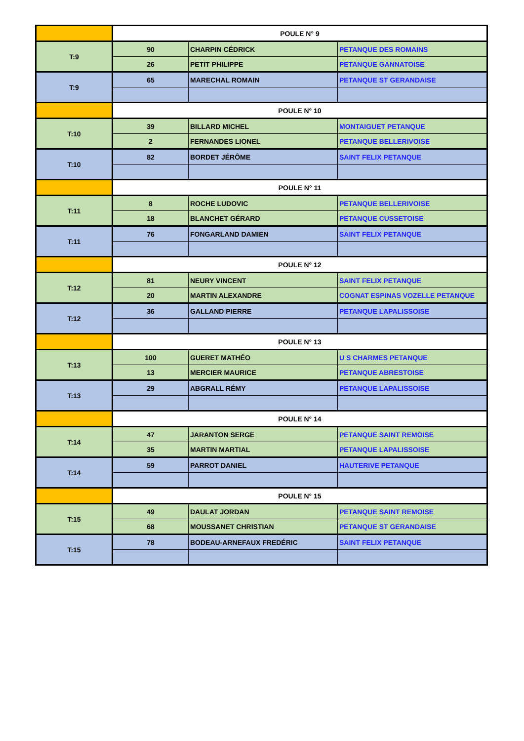| | POULE N° 9 | | |
| T:9 | 90 | CHARPIN CÉDRICK | PETANQUE DES ROMAINS |
| | 26 | PETIT PHILIPPE | PETANQUE GANNATOISE |
| T:9 | 65 | MARECHAL ROMAIN | PETANQUE ST GERANDAISE |
| | POULE N° 10 | | |
| T:10 | 39 | BILLARD MICHEL | MONTAIGUET PETANQUE |
| | 2 | FERNANDES LIONEL | PETANQUE BELLERIVOISE |
| T:10 | 82 | BORDET JÉRÔME | SAINT FELIX PETANQUE |
| | POULE N° 11 | | |
| T:11 | 8 | ROCHE LUDOVIC | PETANQUE BELLERIVOISE |
| | 18 | BLANCHET GÉRARD | PETANQUE CUSSETOISE |
| T:11 | 76 | FONGARLAND DAMIEN | SAINT FELIX PETANQUE |
| | POULE N° 12 | | |
| T:12 | 81 | NEURY VINCENT | SAINT FELIX PETANQUE |
| | 20 | MARTIN ALEXANDRE | COGNAT ESPINAS VOZELLE PETANQUE |
| T:12 | 36 | GALLAND PIERRE | PETANQUE LAPALISSOISE |
| | POULE N° 13 | | |
| T:13 | 100 | GUERET MATHÉO | U S CHARMES PETANQUE |
| | 13 | MERCIER MAURICE | PETANQUE ABRESTOISE |
| T:13 | 29 | ABGRALL RÉMY | PETANQUE LAPALISSOISE |
| | POULE N° 14 | | |
| T:14 | 47 | JARANTON SERGE | PETANQUE SAINT REMOISE |
| | 35 | MARTIN MARTIAL | PETANQUE LAPALISSOISE |
| T:14 | 59 | PARROT DANIEL | HAUTERIVE PETANQUE |
| | POULE N° 15 | | |
| T:15 | 49 | DAULAT JORDAN | PETANQUE SAINT REMOISE |
| | 68 | MOUSSANET CHRISTIAN | PETANQUE ST GERANDAISE |
| T:15 | 78 | BODEAU-ARNEFAUX FREDÉRIC | SAINT FELIX PETANQUE |